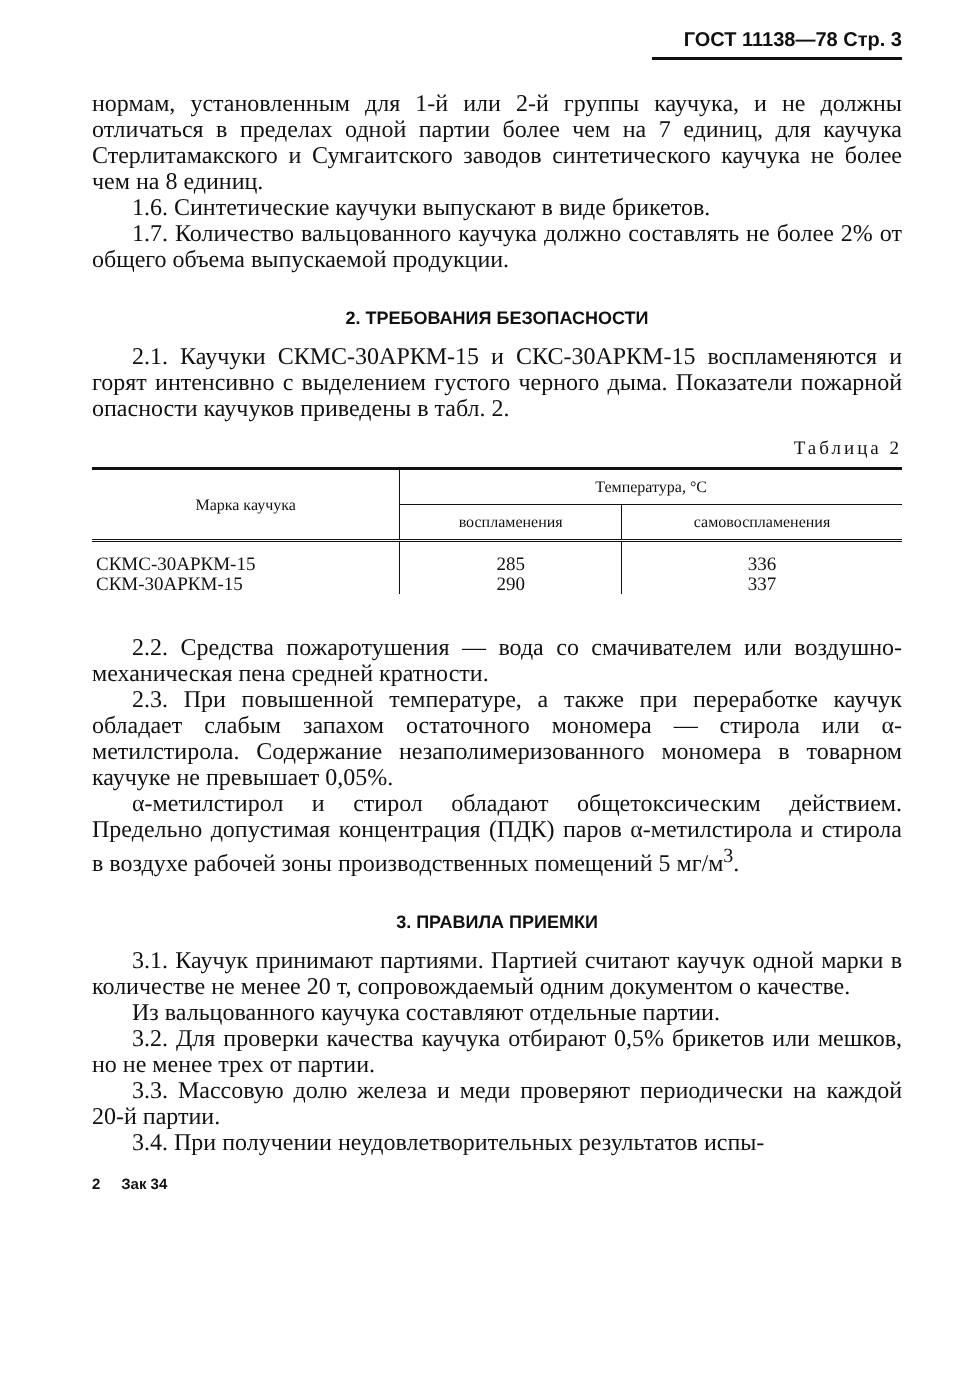ГОСТ 11138—78 Стр. 3
нормам, установленным для 1-й или 2-й группы каучука, и не должны отличаться в пределах одной партии более чем на 7 единиц, для каучука Стерлитамакского и Сумгаитского заводов синтетического каучука не более чем на 8 единиц.
1.6. Синтетические каучуки выпускают в виде брикетов.
1.7. Количество вальцованного каучука должно составлять не более 2% от общего объема выпускаемой продукции.
2. ТРЕБОВАНИЯ БЕЗОПАСНОСТИ
2.1. Каучуки СКМС-30АРКМ-15 и СКС-30АРКМ-15 воспламеняются и горят интенсивно с выделением густого черного дыма. Показатели пожарной опасности каучуков приведены в табл. 2.
Таблица 2
| Марка каучука | Температура, °С | |
| --- | --- | --- |
| | воспламенения | самовоспламенения |
| СКМС-30АРКМ-15 СКМ-30АРКМ-15 | 285 290 | 336 337 |
2.2. Средства пожаротушения — вода со смачивателем или воздушно-механическая пена средней кратности.
2.3. При повышенной температуре, а также при переработке каучук обладает слабым запахом остаточного мономера — стирола или α-метилстирола. Содержание незаполимеризованного мономера в товарном каучуке не превышает 0,05%.
α-метилстирол и стирол обладают общетоксическим действием. Предельно допустимая концентрация (ПДК) паров α-метилстирола и стирола в воздухе рабочей зоны производственных помещений 5 мг/м<sup>3</sup>.
3. ПРАВИЛА ПРИЕМКИ
3.1. Каучук принимают партиями. Партией считают каучук одной марки в количестве не менее 20 т, сопровождаемый одним документом о качестве.
Из вальцованного каучука составляют отдельные партии.
3.2. Для проверки качества каучука отбирают 0,5% брикетов или мешков, но не менее трех от партии.
3.3. Массовую долю железа и меди проверяют периодически на каждой 20-й партии.
3.4. При получении неудовлетворительных результатов испы-
2 Зак 34